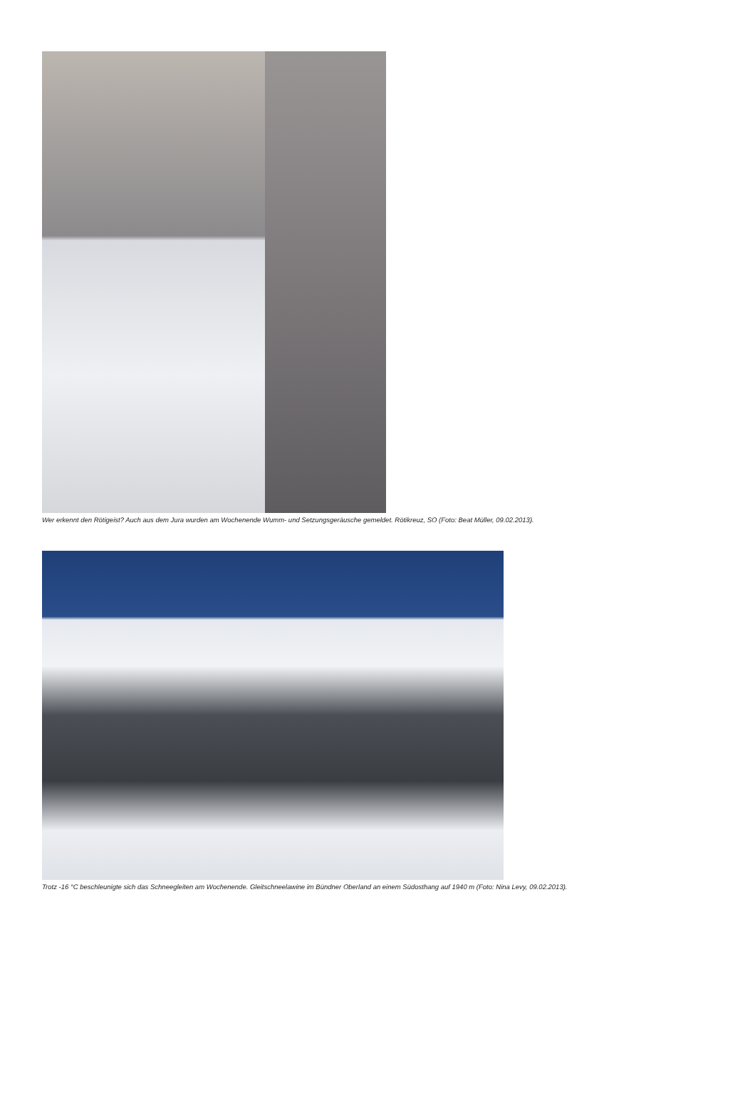Wer erkennt den Rötigeist? Auch aus dem Jura wurden am Wochenende Wumm- und Setzungsgeräusche gemeldet. Rötikreuz, SO (Foto: Beat Müller, 09.02.2013).
Trotz -16 °C beschleunigte sich das Schneegleiten am Wochenende. Gleitschneelawine im Bündner Oberland an einem Südosthang auf 1940 m (Foto: Nina Levy, 09.02.2013).